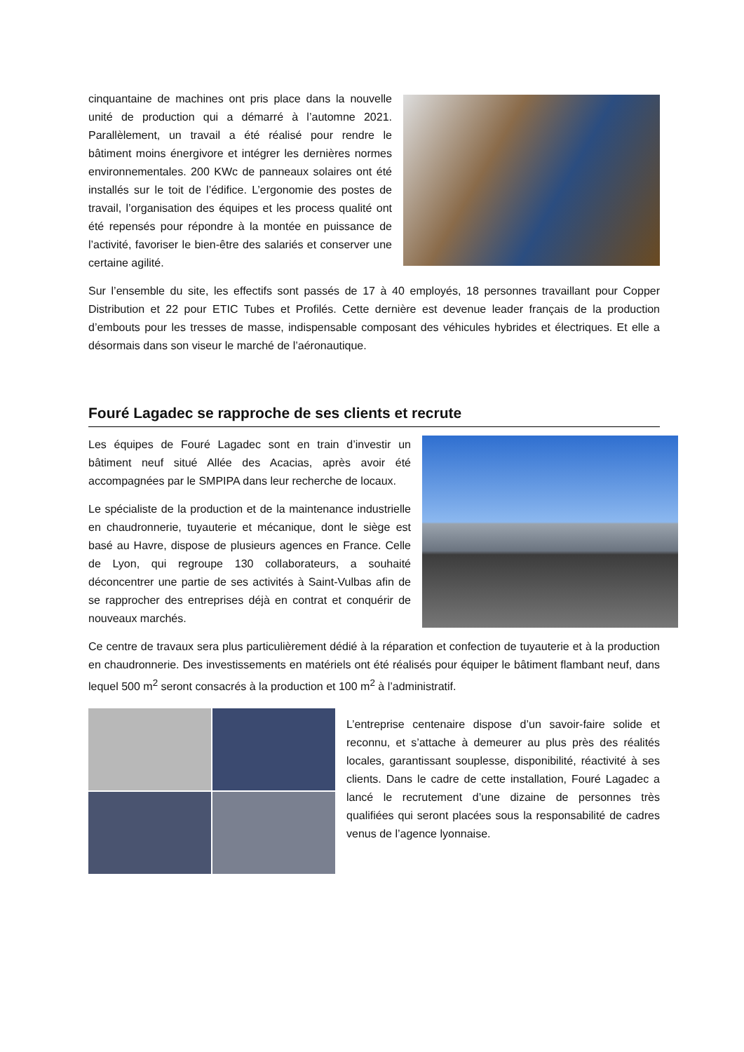cinquantaine de machines ont pris place dans la nouvelle unité de production qui a démarré à l’automne 2021. Parallèlement, un travail a été réalisé pour rendre le bâtiment moins énergivore et intégrer les dernières normes environnementales. 200 KWc de panneaux solaires ont été installés sur le toit de l’édifice. L’ergonomie des postes de travail, l’organisation des équipes et les process qualité ont été repensés pour répondre à la montée en puissance de l’activité, favoriser le bien-être des salariés et conserver une certaine agilité.
Sur l’ensemble du site, les effectifs sont passés de 17 à 40 employés, 18 personnes travaillant pour Copper Distribution et 22 pour ETIC Tubes et Profilés. Cette dernière est devenue leader français de la production d’embouts pour les tresses de masse, indispensable composant des véhicules hybrides et électriques. Et elle a désormais dans son viseur le marché de l’aéronautique.
Fouré Lagadec se rapproche de ses clients et recrute
Les équipes de Fouré Lagadec sont en train d’investir un bâtiment neuf situé Allée des Acacias, après avoir été accompagnées par le SMPIPA dans leur recherche de locaux.
Le spécialiste de la production et de la maintenance industrielle en chaudronnerie, tuyauterie et mécanique, dont le siège est basé au Havre, dispose de plusieurs agences en France. Celle de Lyon, qui regroupe 130 collaborateurs, a souhaité déconcentrer une partie de ses activités à Saint-Vulbas afin de se rapprocher des entreprises déjà en contrat et conquérir de nouveaux marchés.
Ce centre de travaux sera plus particulièrement dédié à la réparation et confection de tuyauterie et à la production en chaudronnerie. Des investissements en matériels ont été réalisés pour équiper le bâtiment flambant neuf, dans lequel 500 m<sup>2</sup> seront consacrés à la production et 100 m<sup>2</sup> à l’administratif.
L’entreprise centenaire dispose d’un savoir-faire solide et reconnu, et s’attache à demeurer au plus près des réalités locales, garantissant souplesse, disponibilité, réactivité à ses clients. Dans le cadre de cette installation, Fouré Lagadec a lancé le recrutement d’une dizaine de personnes très qualifiées qui seront placées sous la responsabilité de cadres venus de l’agence lyonnaise.